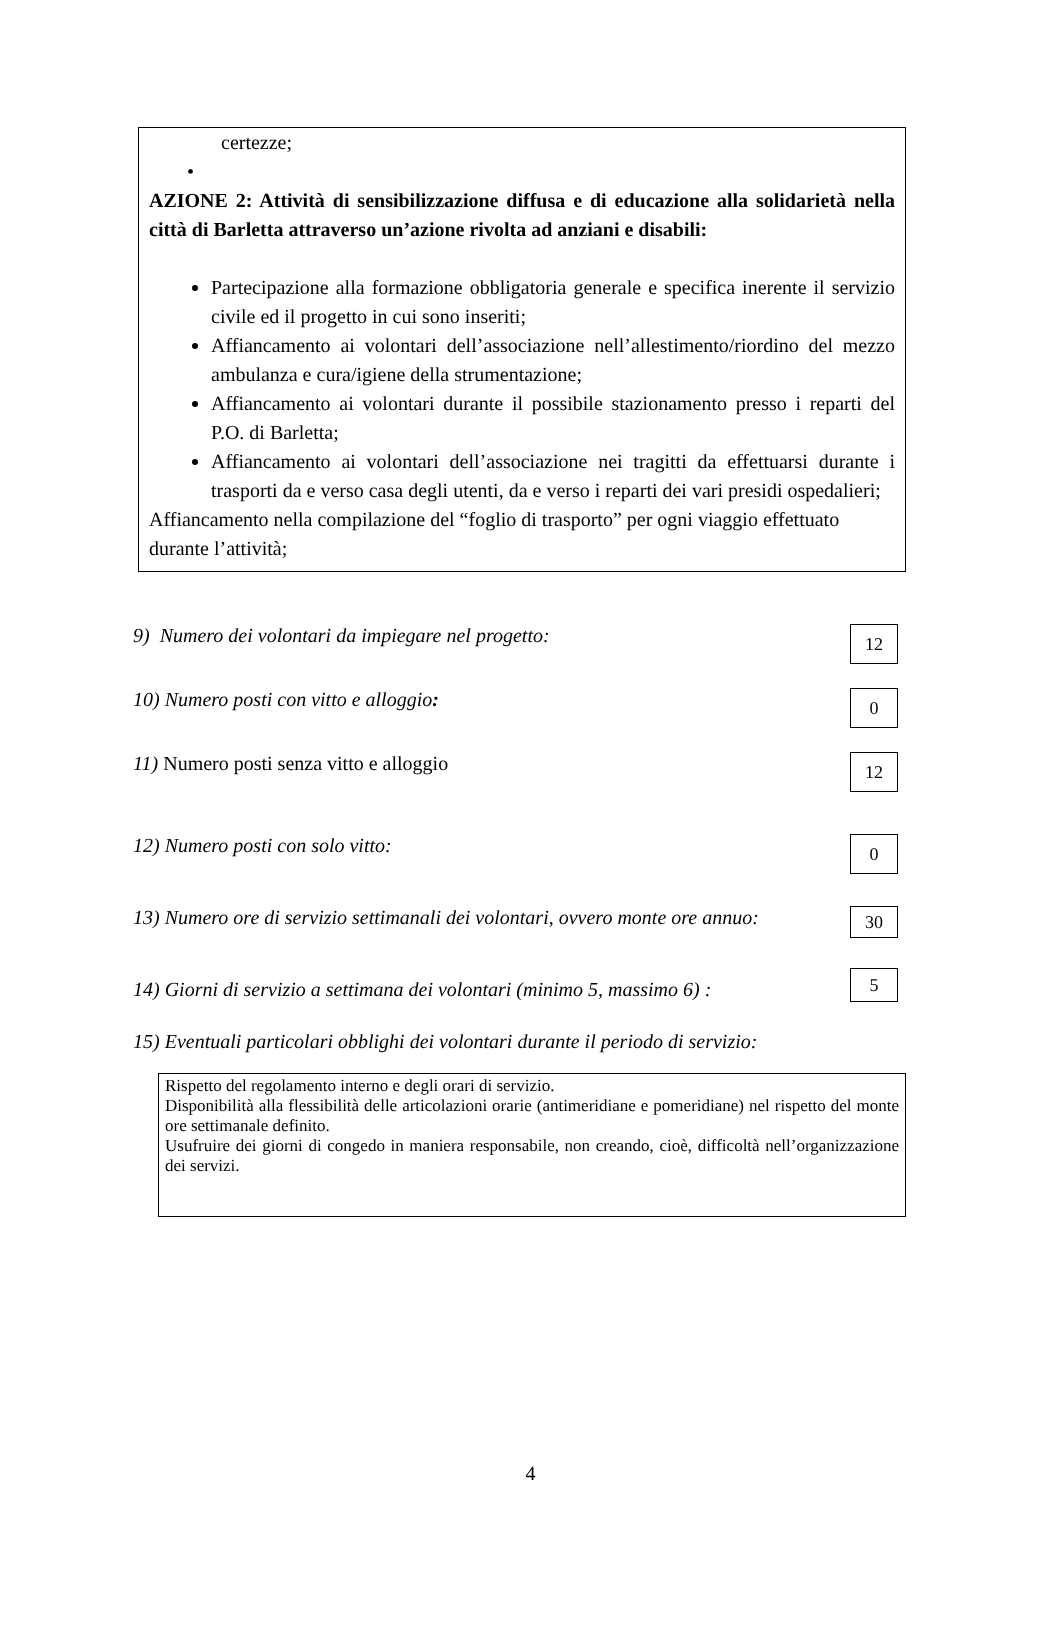certezze;
•
AZIONE 2: Attività di sensibilizzazione diffusa e di educazione alla solidarietà nella città di Barletta attraverso un’azione rivolta ad anziani e disabili:
Partecipazione alla formazione obbligatoria generale e specifica inerente il servizio civile ed il progetto in cui sono inseriti;
Affiancamento ai volontari dell’associazione nell’allestimento/riordino del mezzo ambulanza e cura/igiene della strumentazione;
Affiancamento ai volontari durante il possibile stazionamento presso i reparti del P.O. di Barletta;
Affiancamento ai volontari dell’associazione nei tragitti da effettuarsi durante i trasporti da e verso casa degli utenti, da e verso i reparti dei vari presidi ospedalieri;
Affiancamento nella compilazione del “foglio di trasporto” per ogni viaggio effettuato durante l’attività;
9) Numero dei volontari da impiegare nel progetto: 12
10) Numero posti con vitto e alloggio: 0
11) Numero posti senza vitto e alloggio 12
12) Numero posti con solo vitto: 0
13) Numero ore di servizio settimanali dei volontari, ovvero monte ore annuo: 30
14) Giorni di servizio a settimana dei volontari (minimo 5, massimo 6) : 5
15) Eventuali particolari obblighi dei volontari durante il periodo di servizio:
Rispetto del regolamento interno e degli orari di servizio.
Disponibilità alla flessibilità delle articolazioni orarie (antimeridiane e pomeridiane) nel rispetto del monte ore settimanale definito.
Usufruire dei giorni di congedo in maniera responsabile, non creando, cioè, difficoltà nell’organizzazione dei servizi.
4